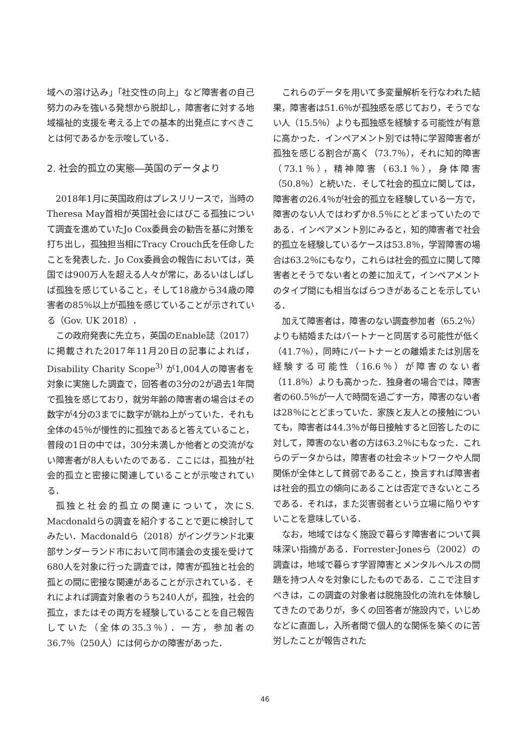域への溶け込み」「社交性の向上」など障害者の自己努力のみを強いる発想から脱却し，障害者に対する地域福祉的支援を考える上での基本的出発点にすべきことは何であるかを示唆している．
2. 社会的孤立の実態―英国のデータより
2018年1月に英国政府はプレスリリースで，当時のTheresa May首相が英国社会にはびこる孤独について調査を進めていたJo Cox委員会の勧告を基に対策を打ち出し，孤独担当相にTracy Crouch氏を任命したことを発表した．Jo Cox委員会の報告においては，英国では900万人を超える人々が常に，あるいはしばしば孤独を感じていること，そして18歳から34歳の障害者の85％以上が孤独を感じていることが示されている（Gov. UK 2018）．
この政府発表に先立ち，英国のEnable誌（2017）に掲載された2017年11月20日の記事によれば，Disability Charity Scope<sup>3)</sup> が1,004人の障害者を対象に実施した調査で，回答者の3分の2が過去1年間で孤独を感じており，就労年齢の障害者の場合はその数字が4分の3までに数字が跳ね上がっていた．それも全体の45％が慢性的に孤独であると答えていること，普段の1日の中では，30分未満しか他者との交流がない障害者が8人もいたのである．ここには，孤独が社会的孤立と密接に関連していることが示唆されている．
孤独と社会的孤立の関連について，次にS. Macdonaldらの調査を紹介することで更に検討してみたい．Macdonaldら（2018）がイングランド北東部サンダーランド市において同市議会の支援を受けて680人を対象に行った調査では，障害が孤独と社会的孤との間に密接な関連があることが示されている．それによれば調査対象者のうち240人が，孤独，社会的孤立，またはその両方を経験していることを自己報告していた（全体の35.3％）．一方，参加者の36.7％（250人）には何らかの障害があった．
これらのデータを用いて多変量解析を行なわれた結果，障害者は51.6％が孤独感を感じており，そうでない人（15.5％）よりも孤独感を経験する可能性が有意に高かった．インペアメント別では特に学習障害者が孤独を感じる割合が高く（73.7％），それに知的障害（73.1％），精神障害（63.1％），身体障害（50.8％）と続いた．そして社会的孤立に関しては，障害者の26.4％が社会的孤立を経験している一方で，障害のない人ではわずか8.5％にとどまっていたのである．インペアメント別にみると，知的障害者で社会的孤立を経験しているケースは53.8％，学習障害の場合は63.2％にもなり，これらは社会的孤立に関して障害者とそうでない者との差に加えて，インペアメントのタイプ間にも相当なばらつきがあることを示している．
加えて障害者は，障害のない調査参加者（65.2％）よりも結婚またはパートナーと同居する可能性が低く（41.7％），同時にパートナーとの離婚または別居を経験する可能性（16.6％）が障害のない者（11.8％）よりも高かった．独身者の場合では，障害者の60.5％が一人で時間を過ごす一方，障害のない者は28％にとどまっていた．家族と友人との接触についても，障害者は44.3％が毎日接触すると回答したのに対して，障害のない者の方は63.2％にもなった．これらのデータからは，障害者の社会ネットワークや人間関係が全体として貧弱であること，換言すれば障害者は社会的孤立の傾向にあることは否定できないところである．それは，また災害弱者という立場に陥りやすいことを意味している．
なお，地域ではなく施設で暮らす障害者について興味深い指摘がある．Forrester-Jonesら（2002）の調査は，地域で暮らす学習障害とメンタルヘルスの問題を持つ人々を対象にしたものである．ここで注目すべきは，この調査の対象者は脱施設化の流れを体験してきたのでありが，多くの回答者が施設内で，いじめなどに直面し，入所者間で個人的な関係を築くのに苦労したことが報告された
46